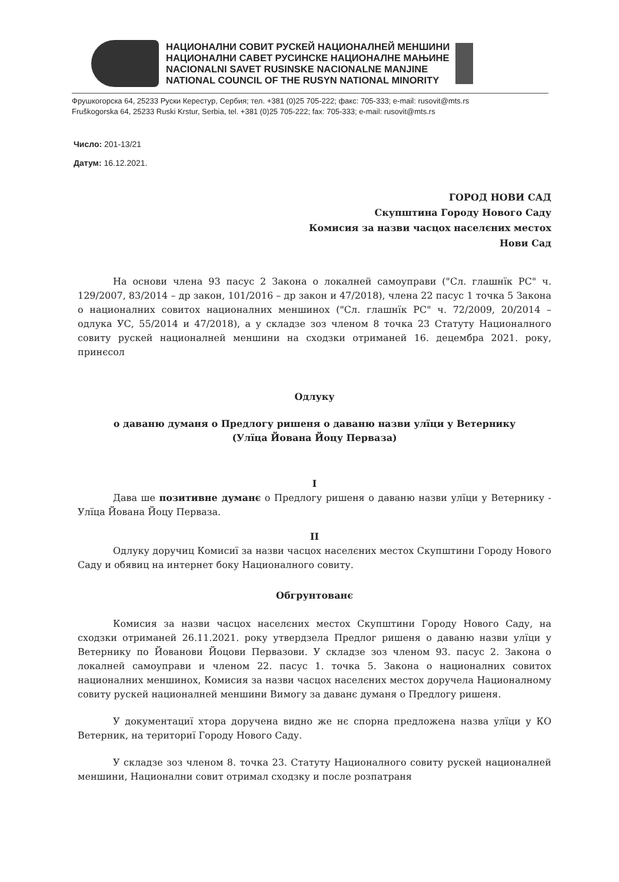НАЦИОНАЛНИ СОВИТ РУСКЕЙ НАЦИОНАЛНЕЙ МЕНШИНИ
НАЦИОНАЛНИ САВЕТ РУСИНСКЕ НАЦИОНАЛНЕ МАЊИНЕ
NACIONALNI SAVET RUSINSKE NACIONALNE MANJINE
NATIONAL COUNCIL OF THE RUSYN NATIONAL MINORITY
Фрушкогорска 64, 25233 Руски Керестур, Сербия; тел. +381 (0)25 705-222; факс: 705-333; e-mail: rusovit@mts.rs
Fruškogorska 64, 25233 Ruski Krstur, Serbia, tel. +381 (0)25 705-222; fax: 705-333; e-mail: rusovit@mts.rs
Число: 201-13/21
Датум: 16.12.2021.
ГОРОД НОВИ САД
Скупштина Городу Нового Саду
Комисия за назви часцох населєних местох
Нови Сад
На основи члена 93 пасус 2 Закона о локалней самоуправи ("Сл. глашнїк РС" ч. 129/2007, 83/2014 – др закон, 101/2016 – др закон и 47/2018), члена 22 пасус 1 точка 5 Закона о националних совитох националних меншинох ("Сл. глашнїк РС" ч. 72/2009, 20/2014 – одлука УС, 55/2014 и 47/2018), а у складзе зоз членом 8 точка 23 Статуту Националного совиту рускей националней меншини на сходзки отриманей 16. децембра 2021. року, принєсол
Одлуку
о даваню думаня о Предлогу ришеня о даваню назви улїци у Ветернику
(Улїца Йована Йоцу Перваза)
I
Дава ше позитивне думанє о Предлогу ришеня о даваню назви улїци у Ветернику - Улїца Йована Йоцу Перваза.
II
Одлуку доручиц Комисиї за назви часцох населєних местох Скупштини Городу Нового Саду и обявиц на интернет боку Националного совиту.
Обгрунтованє
Комисия за назви часцох населєних местох Скупштини Городу Нового Саду, на сходзки отриманей 26.11.2021. року утвердзела Предлог ришеня о даваню назви улїци у Ветернику по Йованови Йоцови Первазови. У складзе зоз членом 93. пасус 2. Закона о локалней самоуправи и членом 22. пасус 1. точка 5. Закона о националних совитох националних меншинох, Комисия за назви часцох населєних местох доручела Националному совиту рускей националней меншини Вимогу за даванє думаня о Предлогу ришеня.
У документациї хтора доручена видно же нє спорна предложена назва улїци у КО Ветерник, на териториї Городу Нового Саду.
У складзе зоз членом 8. точка 23. Статуту Националного совиту рускей националней меншини, Национални совит отримал сходзку и после розпатраня